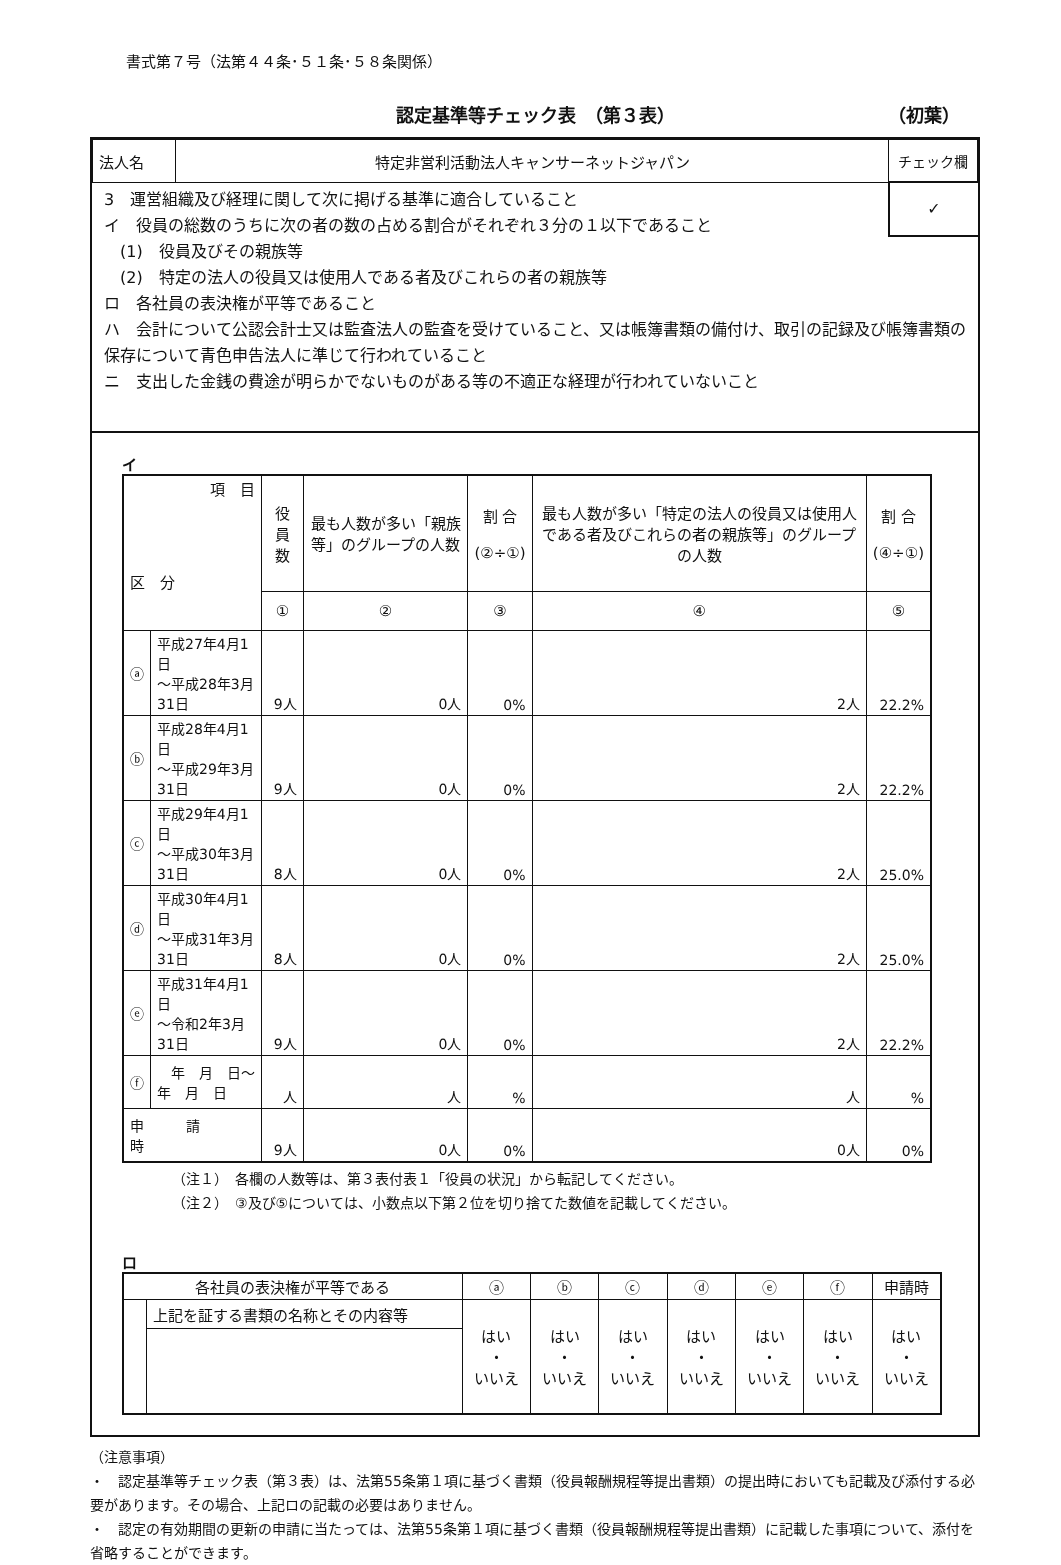書式第７号（法第４４条･５１条･５８条関係）
認定基準等チェック表　（第３表） （初葉）
| 法人名 | 特定非営利活動法人キャンサーネットジャパン | チェック欄 |
✓
3　運営組織及び経理に関して次に掲げる基準に適合していること
イ　役員の総数のうちに次の者の数の占める割合がそれぞれ３分の１以下であること
　(1)　役員及びその親族等
　(2)　特定の法人の役員又は使用人である者及びこれらの者の親族等
ロ　各社員の表決権が平等であること
ハ　会計について公認会計士又は監査法人の監査を受けていること、又は帳簿書類の備付け、取引の記録及び帳簿書類の保存について青色申告法人に準じて行われていること
ニ　支出した金銭の費途が明らかでないものがある等の不適正な経理が行われていないこと
イ
| 項 目 区 分 | | 役員数 | 最も人数が多い「親族等」のグループの人数 | 割 合 (②÷①) | 最も人数が多い「特定の法人の役員又は使用人である者及びこれらの者の親族等」のグループの人数 | 割 合 (④÷①) |
| --- | --- | --- | --- | --- | --- | --- |
| | | ① | ② | ③ | ④ | ⑤ |
| ⓐ | 平成27年4月1日 ～平成28年3月31日 | 9人 | 0人 | 0% | 2人 | 22.2% |
| ⓑ | 平成28年4月1日 ～平成29年3月31日 | 9人 | 0人 | 0% | 2人 | 22.2% |
| ⓒ | 平成29年4月1日 ～平成30年3月31日 | 8人 | 0人 | 0% | 2人 | 25.0% |
| ⓓ | 平成30年4月1日 ～平成31年3月31日 | 8人 | 0人 | 0% | 2人 | 25.0% |
| ⓔ | 平成31年4月1日 ～令和2年3月31日 | 9人 | 0人 | 0% | 2人 | 22.2% |
| ⓕ | 年 月 日～ 年 月 日 | 人 | 人 | % | 人 | % |
| 申 請 時 | | 9人 | 0人 | 0% | 0人 | 0% |
（注１）　各欄の人数等は、第３表付表１「役員の状況」から転記してください。
（注２）　③及び⑤については、小数点以下第２位を切り捨てた数値を記載してください。
ロ
| 各社員の表決権が平等である | | ⓐ | ⓑ | ⓒ | ⓓ | ⓔ | ⓕ | 申請時 |
| | 上記を証する書類の名称とその内容等 | はい ・ いいえ | はい ・ いいえ | はい ・ いいえ | はい ・ いいえ | はい ・ いいえ | はい ・ いいえ | はい ・ いいえ |
（注意事項）
・　認定基準等チェック表（第３表）は、法第55条第１項に基づく書類（役員報酬規程等提出書類）の提出時においても記載及び添付する必要があります。その場合、上記ロの記載の必要はありません。
・　認定の有効期間の更新の申請に当たっては、法第55条第１項に基づく書類（役員報酬規程等提出書類）に記載した事項について、添付を省略することができます。